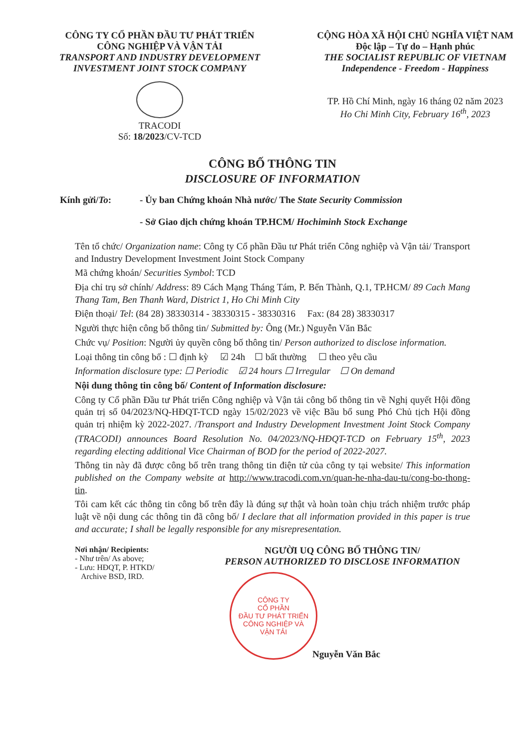CÔNG TY CỔ PHẦN ĐẦU TƯ PHÁT TRIỂN
CÔNG NGHIỆP VÀ VẬN TẢI
TRANSPORT AND INDUSTRY DEVELOPMENT
INVESTMENT JOINT STOCK COMPANY
TRACODI
Số: 18/2023/CV-TCD
CỘNG HÒA XÃ HỘI CHỦ NGHĨA VIỆT NAM
Độc lập – Tự do – Hạnh phúc
THE SOCIALIST REPUBLIC OF VIETNAM
Independence - Freedom - Happiness
TP. Hồ Chí Minh, ngày 16 tháng 02 năm 2023
Ho Chi Minh City, February 16<sup>th</sup>, 2023
CÔNG BỐ THÔNG TIN
DISCLOSURE OF INFORMATION
Kính gửi/To: - Ủy ban Chứng khoán Nhà nước/ The State Security Commission
- Sở Giao dịch chứng khoán TP.HCM/ Hochiminh Stock Exchange
Tên tổ chức/ Organization name: Công ty Cổ phần Đầu tư Phát triển Công nghiệp và Vận tải/ Transport and Industry Development Investment Joint Stock Company
Mã chứng khoán/ Securities Symbol: TCD
Địa chỉ trụ sở chính/ Address: 89 Cách Mạng Tháng Tám, P. Bến Thành, Q.1, TP.HCM/ 89 Cach Mang Thang Tam, Ben Thanh Ward, District 1, Ho Chi Minh City
Điện thoại/ Tel: (84 28) 38330314 - 38330315 - 38330316 Fax: (84 28) 38330317
Người thực hiện công bố thông tin/ Submitted by: Ông (Mr.) Nguyễn Văn Bắc
Chức vụ/ Position: Người ủy quyền công bố thông tin/ Person authorized to disclose information.
Loại thông tin công bố : ☐ định kỳ ☑ 24h ☐ bất thường ☐ theo yêu cầu
Information disclosure type: ☐ Periodic ☑ 24 hours ☐ Irregular ☐ On demand
Nội dung thông tin công bố/ Content of Information disclosure:
Công ty Cổ phần Đầu tư Phát triển Công nghiệp và Vận tải công bố thông tin về Nghị quyết Hội đồng quản trị số 04/2023/NQ-HĐQT-TCD ngày 15/02/2023 về việc Bầu bổ sung Phó Chủ tịch Hội đồng quản trị nhiệm kỳ 2022-2027. /Transport and Industry Development Investment Joint Stock Company (TRACODI) announces Board Resolution No. 04/2023/NQ-HĐQT-TCD on February 15<sup>th</sup>, 2023 regarding electing additional Vice Chairman of BOD for the period of 2022-2027.
Thông tin này đã được công bố trên trang thông tin điện tử của công ty tại website/ This information published on the Company website at http://www.tracodi.com.vn/quan-he-nha-dau-tu/cong-bo-thong-tin.
Tôi cam kết các thông tin công bố trên đây là đúng sự thật và hoàn toàn chịu trách nhiệm trước pháp luật về nội dung các thông tin đã công bố/ I declare that all information provided in this paper is true and accurate; I shall be legally responsible for any misrepresentation.
Nơi nhận/ Recipients:
- Như trên/ As above;
- Lưu: HĐQT, P. HTKD/
Archive BSD, IRD.
NGƯỜI UQ CÔNG BỐ THÔNG TIN/
PERSON AUTHORIZED TO DISCLOSE INFORMATION
CÔNG TY
CỔ PHẦN
ĐẦU TƯ PHÁT TRIỂN
CÔNG NGHIỆP VÀ
VẬN TẢI
Nguyễn Văn Bắc